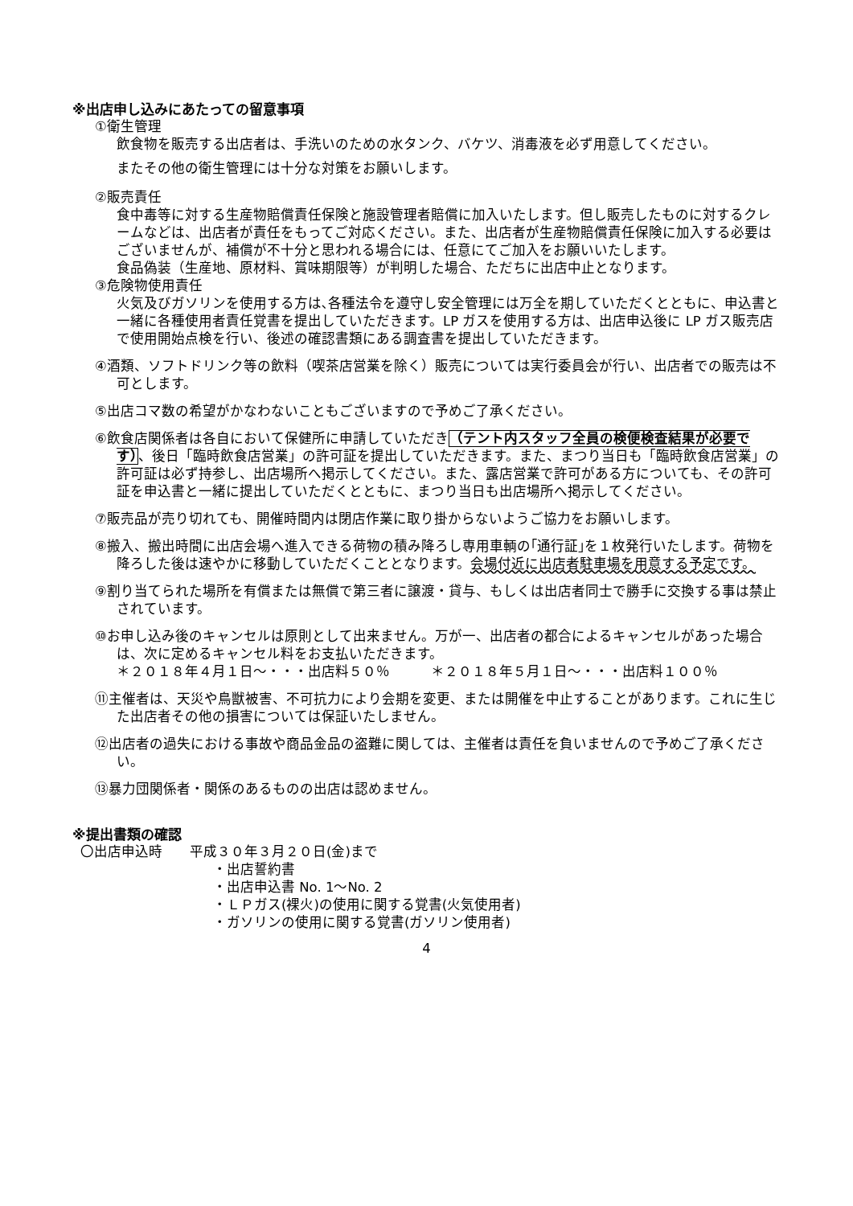※出店申し込みにあたっての留意事項
①衛生管理
飲食物を販売する出店者は、手洗いのための水タンク、バケツ、消毒液を必ず用意してください。
またその他の衛生管理には十分な対策をお願いします。
②販売責任
食中毒等に対する生産物賠償責任保険と施設管理者賠償に加入いたします。但し販売したものに対するクレームなどは、出店者が責任をもってご対応ください。また、出店者が生産物賠償責任保険に加入する必要はございませんが、補償が不十分と思われる場合には、任意にてご加入をお願いいたします。
食品偽装（生産地、原材料、賞味期限等）が判明した場合、ただちに出店中止となります。
③危険物使用責任
火気及びガソリンを使用する方は､各種法令を遵守し安全管理には万全を期していただくとともに、申込書と一緒に各種使用者責任覚書を提出していただきます。LP ガスを使用する方は、出店申込後に LP ガス販売店で使用開始点検を行い、後述の確認書類にある調査書を提出していただきます。
④酒類、ソフトドリンク等の飲料（喫茶店営業を除く）販売については実行委員会が行い、出店者での販売は不可とします。
⑤出店コマ数の希望がかなわないこともございますので予めご了承ください。
⑥飲食店関係者は各自において保健所に申請していただき（テント内スタッフ全員の検便検査結果が必要です）、後日「臨時飲食店営業」の許可証を提出していただきます。また、まつり当日も「臨時飲食店営業」の許可証は必ず持参し、出店場所へ掲示してください。また、露店営業で許可がある方についても、その許可証を申込書と一緒に提出していただくとともに、まつり当日も出店場所へ掲示してください。
⑦販売品が売り切れても、開催時間内は閉店作業に取り掛からないようご協力をお願いします。
⑧搬入、搬出時間に出店会場へ進入できる荷物の積み降ろし専用車輌の｢通行証｣を１枚発行いたします。荷物を降ろした後は速やかに移動していただくこととなります。会場付近に出店者駐車場を用意する予定です。
⑨割り当てられた場所を有償または無償で第三者に譲渡・貸与、もしくは出店者同士で勝手に交換する事は禁止されています。
⑩お申し込み後のキャンセルは原則として出来ません。万が一、出店者の都合によるキャンセルがあった場合は、次に定めるキャンセル料をお支払いただきます。
＊２０１８年４月１日～・・・出店料５０％　　　＊２０１８年５月１日～・・・出店料１００％
⑪主催者は、天災や鳥獣被害、不可抗力により会期を変更、または開催を中止することがあります。これに生じた出店者その他の損害については保証いたしません。
⑫出店者の過失における事故や商品金品の盗難に関しては、主催者は責任を負いませんので予めご了承ください。
⑬暴力団関係者・関係のあるものの出店は認めません。
※提出書類の確認
〇出店申込時　　平成３０年３月２０日(金)まで
・出店誓約書
・出店申込書 No. 1～No. 2
・ＬＰガス(裸火)の使用に関する覚書(火気使用者)
・ガソリンの使用に関する覚書(ガソリン使用者)
4